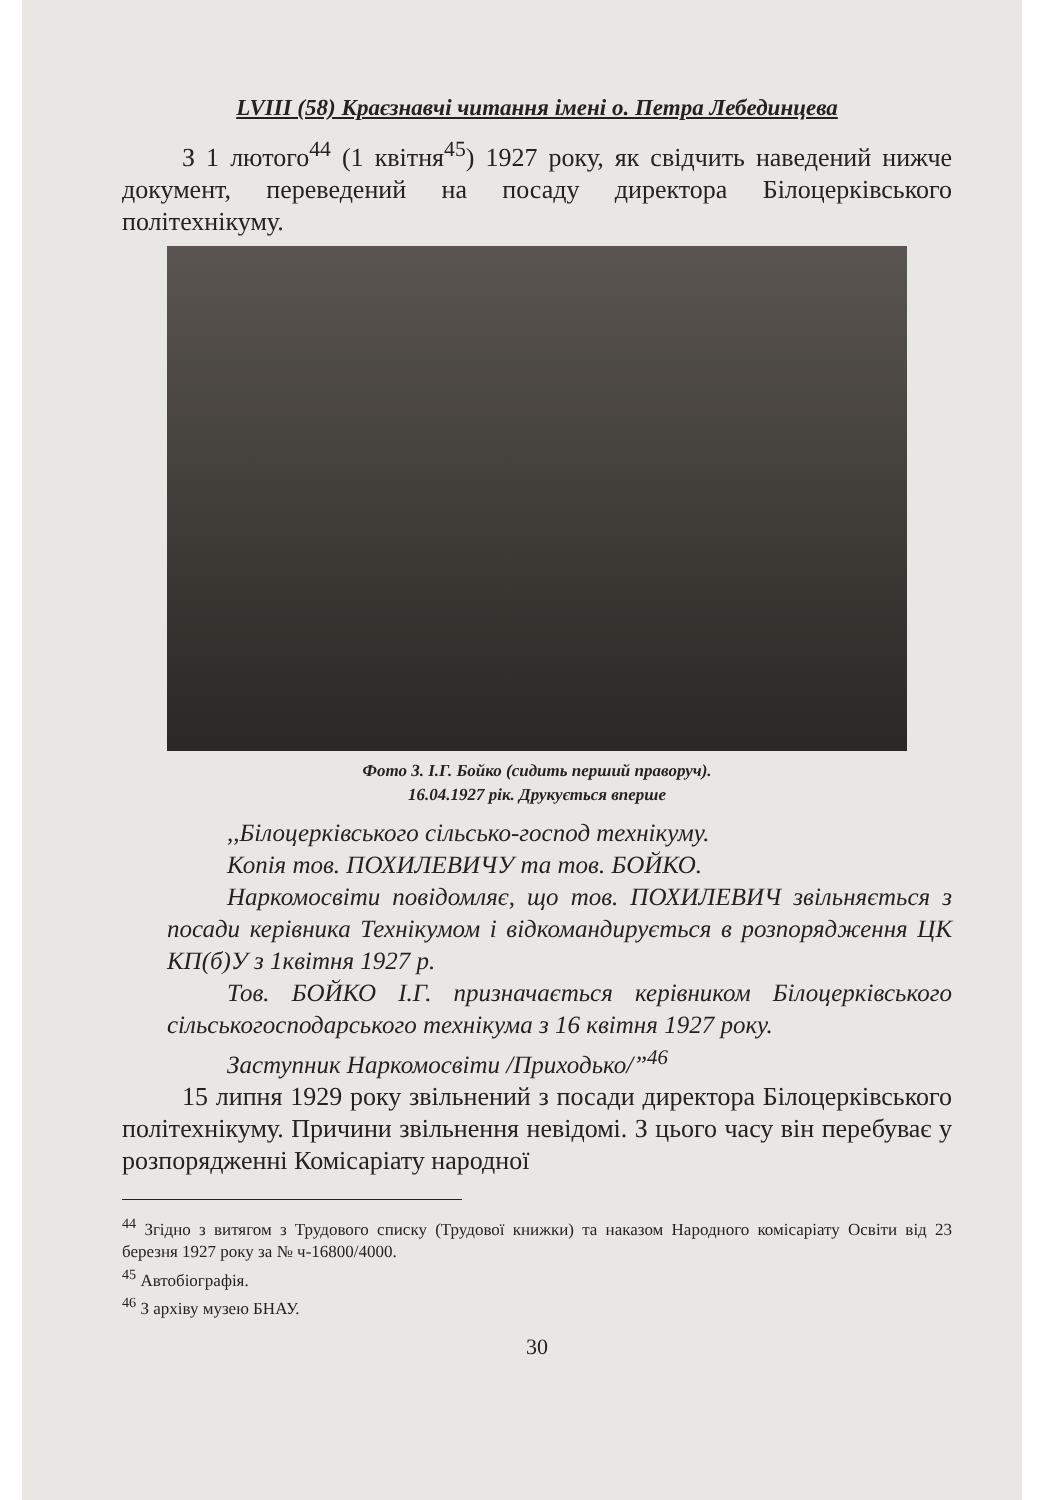LVIII (58) Краєзнавчі читання імені о. Петра Лебединцева
З 1 лютого<sup>44</sup> (1 квітня<sup>45</sup>) 1927 року, як свідчить наведений нижче документ, переведений на посаду директора Білоцерківського політехнікуму.
Фото 3. І.Г. Бойко (сидить перший праворуч).
16.04.1927 рік. Друкується вперше
,,Білоцерківського сільсько-господ технікуму.
Копія тов. ПОХИЛЕВИЧУ та тов. БОЙКО.
Наркомосвіти повідомляє, що тов. ПОХИЛЕВИЧ звільняється з посади керівника Технікумом і відкомандирується в розпорядження ЦК КП(б)У з 1квітня 1927 р.
Тов. БОЙКО І.Г. призначається керівником Білоцерківського сільськогосподарського технікума з 16 квітня 1927 року.
Заступник Наркомосвіти /Приходько/”<sup>46</sup>
15 липня 1929 року звільнений з посади директора Білоцерківського політехнікуму. Причини звільнення невідомі. З цього часу він перебуває у розпорядженні Комісаріату народної
<sup>44</sup> Згідно з витягом з Трудового списку (Трудової книжки) та наказом Народного комісаріату Освіти від 23 березня 1927 року за № ч-16800/4000.
<sup>45</sup> Автобіографія.
<sup>46</sup> З архіву музею БНАУ.
30